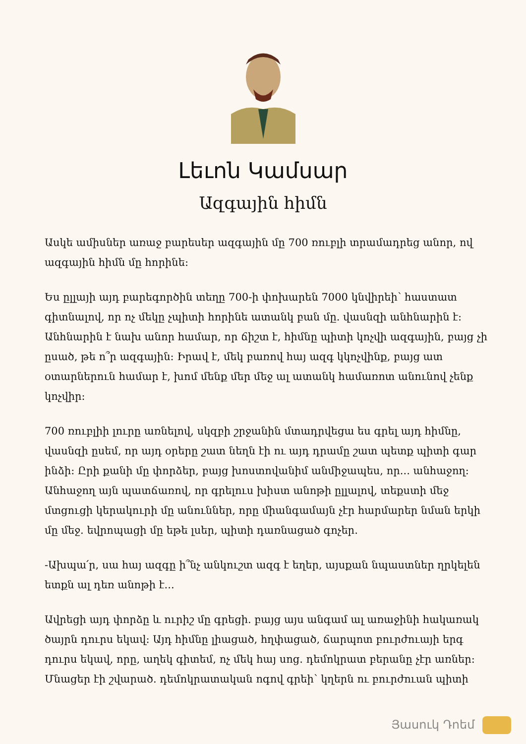Լեւոն Կամսար
Ազգային հիմն
Ասկե ամիսներ առաջ բարեսեր ազգային մը 700 ռուբլի տրամադրեց անոր, ով ազգային հիմն մը հորինե:
Ես ըլլայի այդ բարեգործին տեղը 700-ի փոխարեն 7000 կնվիրեի՝ հաստատ գիտնալով, որ ոչ մեկը չպիտի հորինե ատանկ բան մը. վասնզի անհնարին է: Անհնարին է նախ անոր համար, որ ճիշտ է, հիմնը պիտի կոչվի ազգային, բայց չի ըսած, թե ո՞ր ազգային: Իրավ է, մեկ բառով հայ ազգ կկոչվինք, բայց ատ օտարներուն համար է, խոմ մենք մեր մեջ ալ ատանկ համառոտ անունով չենք կոչվիր:
700 ռուբլիի լուրը առնելով, սկզբի շրջանին մտադրվեցա ես գրել այդ հիմնը, վասնզի ըսեմ, որ այդ օրերը շատ նեղն էի ու այդ դրամը շատ պետք պիտի գար ինձի: Ըրի քանի մը փորձեր, բայց խոստովանիմ անմիջապես, որ... անհաջող: Անհաջող այն պատճառով, որ գրելուս խիստ անոթի ըլլալով, տեքստի մեջ մտցուցի կերակուրի մը անուններ, որը միանգամայն չէր հարմարեր նման երկի մը մեջ. եվրոպացի մը եթե լսեր, պիտի դառնացած գոչեր.
-Ախպա՛ր, սա հայ ազգը ի՞նչ անկուշտ ազգ է եղեր, այսքան նպաստներ ղրկելեն ետքն ալ դեռ անոթի է...
Ավրեցի այդ փորձը և ուրիշ մը գրեցի. բայց այս անգամ ալ առաջինի հակառակ ծայրն դուրս եկավ: Այդ հիմնը լիացած, հղփացած, ճարպոտ բուրժուայի երգ դուրս եկավ, որը, աղեկ գիտեմ, ոչ մեկ հայ սոց. դեմոկրատ բերանը չէր առներ: Մնացեր էի շվարած. դեմոկրատական ոգով գրեի՝ կղերն ու բուրժուան պիտի
Յասուկ Դոեմ